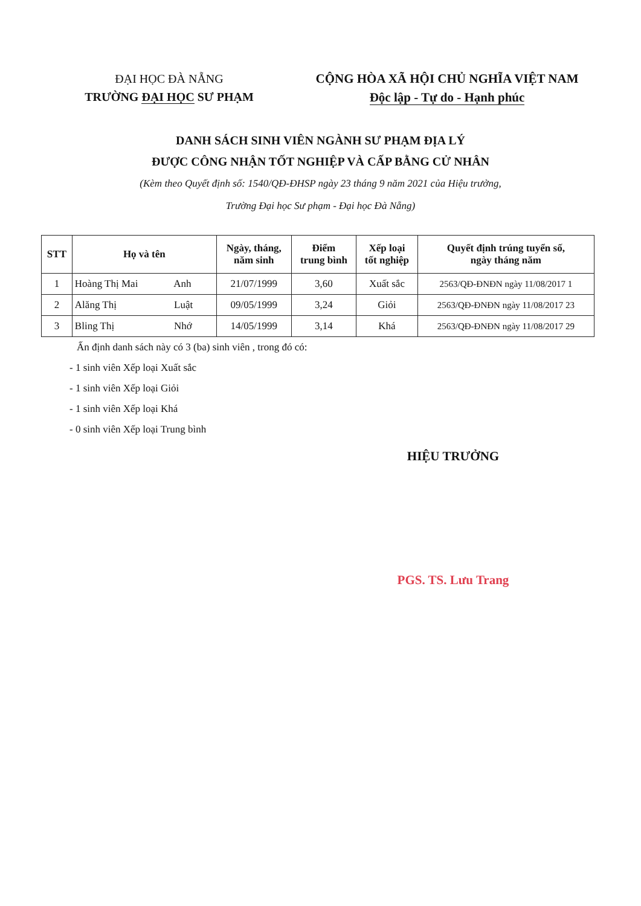ĐẠI HỌC ĐÀ NẴNG
TRƯỜNG ĐẠI HỌC SƯ PHẠM
CỘNG HÒA XÃ HỘI CHỦ NGHĨA VIỆT NAM
Độc lập - Tự do - Hạnh phúc
DANH SÁCH SINH VIÊN NGÀNH SƯ PHẠM ĐỊA LÝ
ĐƯỢC CÔNG NHẬN TỐT NGHIỆP VÀ CẤP BẰNG CỬ NHÂN
(Kèm theo Quyết định số: 1540/QĐ-ĐHSP ngày 23 tháng 9 năm 2021 của Hiệu trưởng,
Trường Đại học Sư phạm - Đại học Đà Nẵng)
| STT | Họ và tên | Ngày, tháng, năm sinh | Điểm trung bình | Xếp loại tốt nghiệp | Quyết định trúng tuyển số, ngày tháng năm |
| --- | --- | --- | --- | --- | --- |
| 1 | Hoàng Thị Mai Anh | 21/07/1999 | 3,60 | Xuất sắc | 2563/QĐ-ĐNĐN ngày 11/08/2017 1 |
| 2 | Alăng Thị Luật | 09/05/1999 | 3,24 | Giỏi | 2563/QĐ-ĐNĐN ngày 11/08/2017 23 |
| 3 | Bling Thị Nhớ | 14/05/1999 | 3,14 | Khá | 2563/QĐ-ĐNĐN ngày 11/08/2017 29 |
Ấn định danh sách này có 3 (ba) sinh viên , trong đó có:
- 1 sinh viên Xếp loại Xuất sắc
- 1 sinh viên Xếp loại Giỏi
- 1 sinh viên Xếp loại Khá
- 0 sinh viên Xếp loại Trung bình
HIỆU TRƯỞNG
PGS. TS. Lưu Trang